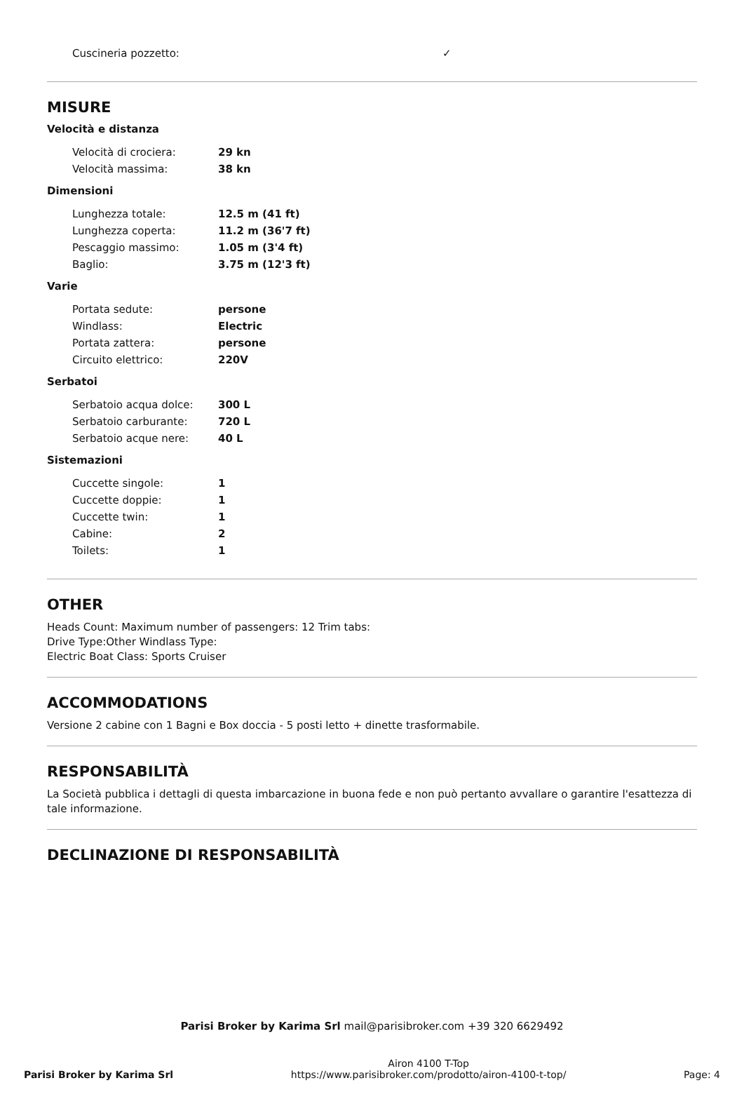| Cuscineria pozzetto: | ✓ |
MISURE
Velocità e distanza
| Velocità di crociera: | 29 kn |
| Velocità massima: | 38 kn |
Dimensioni
| Lunghezza totale: | 12.5 m (41 ft) |
| Lunghezza coperta: | 11.2 m (36'7 ft) |
| Pescaggio massimo: | 1.05 m (3'4 ft) |
| Baglio: | 3.75 m (12'3 ft) |
Varie
| Portata sedute: | persone |
| Windlass: | Electric |
| Portata zattera: | persone |
| Circuito elettrico: | 220V |
Serbatoi
| Serbatoio acqua dolce: | 300 L |
| Serbatoio carburante: | 720 L |
| Serbatoio acque nere: | 40 L |
Sistemazioni
| Cuccette singole: | 1 |
| Cuccette doppie: | 1 |
| Cuccette twin: | 1 |
| Cabine: | 2 |
| Toilets: | 1 |
OTHER
Heads Count: Maximum number of passengers: 12 Trim tabs:
Drive Type:Other Windlass Type:
Electric Boat Class: Sports Cruiser
ACCOMMODATIONS
Versione 2 cabine con 1 Bagni e Box doccia - 5 posti letto + dinette trasformabile.
RESPONSABILITÀ
La Società pubblica i dettagli di questa imbarcazione in buona fede e non può pertanto avvallare o garantire l'esattezza di tale informazione.
DECLINAZIONE DI RESPONSABILITÀ
Parisi Broker by Karima Srl mail@parisibroker.com +39 320 6629492
Parisi Broker by Karima Srl
Airon 4100 T-Top
https://www.parisibroker.com/prodotto/airon-4100-t-top/
Page: 4